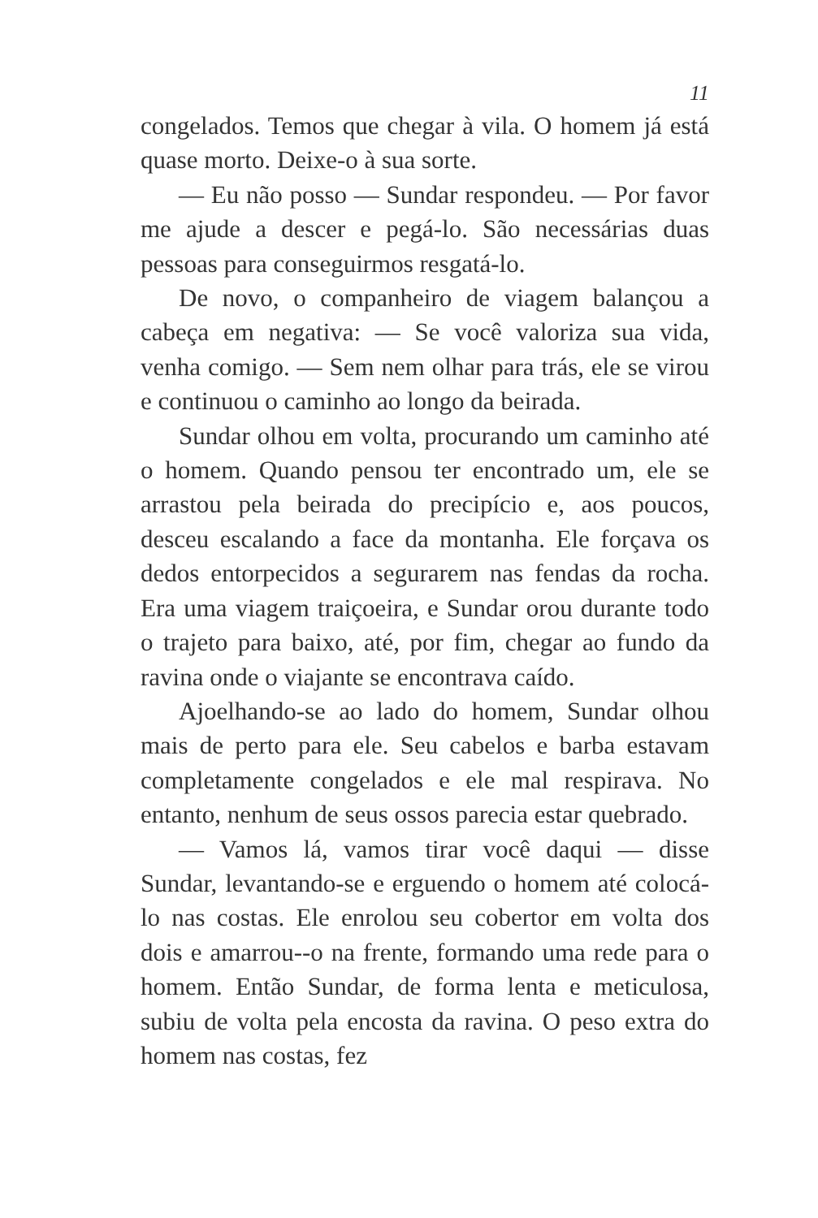11
congelados. Temos que chegar à vila. O homem já está quase morto. Deixe-o à sua sorte.
— Eu não posso — Sundar respondeu. — Por favor me ajude a descer e pegá-lo. São necessárias duas pessoas para conseguirmos resgatá-lo.
De novo, o companheiro de viagem balançou a cabeça em negativa: — Se você valoriza sua vida, venha comigo. — Sem nem olhar para trás, ele se virou e continuou o caminho ao longo da beirada.
Sundar olhou em volta, procurando um caminho até o homem. Quando pensou ter encontrado um, ele se arrastou pela beirada do precipício e, aos poucos, desceu escalando a face da montanha. Ele forçava os dedos entorpecidos a segurarem nas fendas da rocha. Era uma viagem traiçoeira, e Sundar orou durante todo o trajeto para baixo, até, por fim, chegar ao fundo da ravina onde o viajante se encontrava caído.
Ajoelhando-se ao lado do homem, Sundar olhou mais de perto para ele. Seu cabelos e barba estavam completamente congelados e ele mal respirava. No entanto, nenhum de seus ossos parecia estar quebrado.
— Vamos lá, vamos tirar você daqui — disse Sundar, levantando-se e erguendo o homem até colocá-lo nas costas. Ele enrolou seu cobertor em volta dos dois e amarrou--o na frente, formando uma rede para o homem. Então Sundar, de forma lenta e meticulosa, subiu de volta pela encosta da ravina. O peso extra do homem nas costas, fez